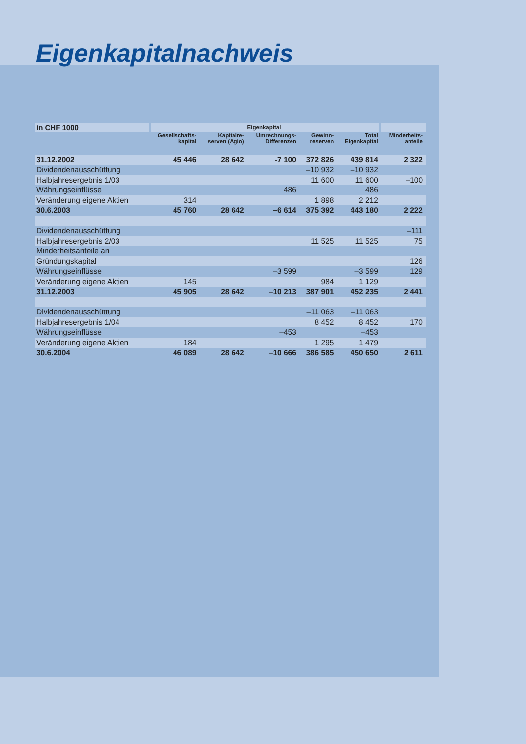Eigenkapitalnachweis
| in CHF 1000 | Eigenkapital | | | | | |
| --- | --- | --- | --- | --- | --- | --- |
| | Gesellschafts- kapital | Kapitalre- serven (Agio) | Umrechnungs- Differenzen | Gewinn- reserven | Total Eigenkapital | Minderheits- anteile |
| 31.12.2002 | 45 446 | 28 642 | -7 100 | 372 826 | 439 814 | 2 322 |
| Dividendenausschüttung | | | | –10 932 | –10 932 | |
| Halbjahresergebnis 1/03 | | | | 11 600 | 11 600 | –100 |
| Währungseinflüsse | | | 486 | | 486 | |
| Veränderung eigene Aktien | 314 | | | 1 898 | 2 212 | |
| 30.6.2003 | 45 760 | 28 642 | –6 614 | 375 392 | 443 180 | 2 222 |
| Dividendenausschüttung | | | | | | –111 |
| Halbjahresergebnis 2/03 | | | | 11 525 | 11 525 | 75 |
| Minderheitsanteile an | | | | | | |
| Gründungskapital | | | | | | 126 |
| Währungseinflüsse | | | –3 599 | | –3 599 | 129 |
| Veränderung eigene Aktien | 145 | | | 984 | 1 129 | |
| 31.12.2003 | 45 905 | 28 642 | –10 213 | 387 901 | 452 235 | 2 441 |
| Dividendenausschüttung | | | | –11 063 | –11 063 | |
| Halbjahresergebnis 1/04 | | | | 8 452 | 8 452 | 170 |
| Währungseinflüsse | | | –453 | | –453 | |
| Veränderung eigene Aktien | 184 | | | 1 295 | 1 479 | |
| 30.6.2004 | 46 089 | 28 642 | –10 666 | 386 585 | 450 650 | 2 611 |